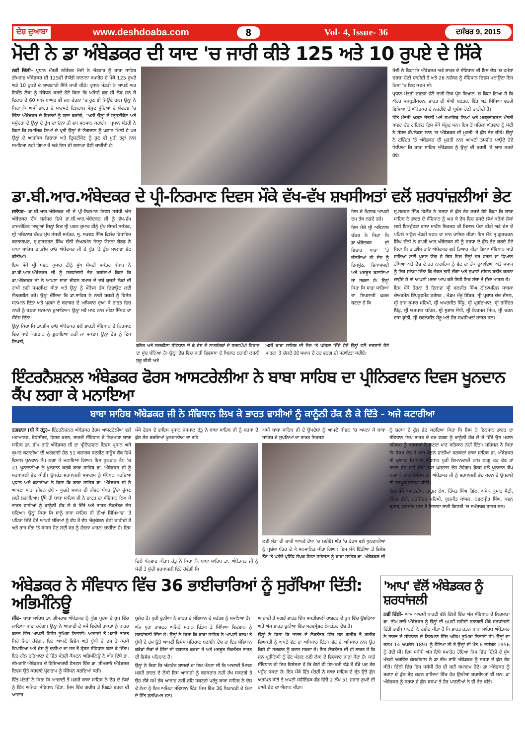ਦੇਸ਼ ਦੁਆਬਾ www.deshdoaba.com 8 Vol- 4, Issue- 36 ਦਸੰਬਰ 9, 2015
ਮੋਦੀ ਨੇ ਡਾ ਅੰਬੇਡਕਰ ਦੀ ਯਾਦ 'ਚ ਜਾਰੀ ਕੀਤੇ 125 ਅਤੇ 10 ਰੁਪਏ ਦੇ ਸਿੱਕੇ
ਨਵੀਂ ਦਿੱਲੀ– ਪ੍ਰਧਾਨ ਮੰਤਰੀ ਨਰਿੰਦਰ ਮੋਦੀ ਨੇ ਐਤਵਾਰ ਨੂੰ ਬਾਬਾ ਸਾਹਿਬ ਭੀਮਰਾਵ ਅੰਬੇਡਕਰ ਦੀ 125ਵੀਂ ਜੈਯੰਤੀ ਸਾਲਾਨਾ ਸਮਾਰੋਹ ਦੇ ਮੌਕੇ 125 ਰੁਪਏ ਅਤੇ 10 ਰੁਪਏ ਦੇ ਯਾਦਗਾਰੀ ਸਿੱਕੇ ਜਾਰੀ ਕੀਤੇ। ਪ੍ਰਧਾਨ ਮੰਤਰੀ ਨੇ ਆਪਣੇ ਘਰ ਇਕੱਠੇ ਲੋਕਾਂ ਨੂੰ ਸੰਬੋਧਨ ਕਰਦੇ ਹੋਏ ਕਿਹਾ ਕਿ ਅਜਿਹੇ ਕੁਝ ਹੀ ਲੋਕ ਹਨ ਜੋ ਦਿਹਾਂਤ ਦੇ 60 ਸਾਲ ਬਾਅਦ ਵੀ ਜਨ ਚੇਤਨਾ 'ਚ ਹੁਣ ਵੀ ਜਿਉਂਦੇ ਹਨ। ਉਨ੍ਹਾਂ ਨੇ ਕਿਹਾ ਕਿ ਅਸੀਂ ਭਾਰਤ ਦੇ ਸਾਹਮਣੇ ਫਿਲਹਾਲ ਮੌਜੂਦ ਮੁੱਦਿਆਂ ਦੇ ਸੰਦਰਭ 'ਚ ਜਿੰਨਾ ਅੰਬੇਡਕਰ ਦੇ ਵਿਚਾਰਾਂ ਨੂੰ ਯਾਦ ਕਰਾਂਗੇ, "ਅਸੀਂ ਉਨ੍ਹਾਂ ਦੇ ਦ੍ਰਿਸ਼ਟੀਕੋਣ ਅਤੇ ਸਮੁੱਚਤਾ ਦੇ ਉਨ੍ਹਾਂ ਦੇ ਰੁੱਖ ਦਾ ਓਨਾ ਹੀ ਵਧ ਸਨਮਾਨ ਕਰਾਂਗੇ।" ਪ੍ਰਧਾਨ ਮੰਤਰੀ ਨੇ ਕਿਹਾ ਕਿ ਸਮਾਜਿਕ ਨਿਆਂ ਦੇ ਪ੍ਰਤੀ ਉਨ੍ਹਾਂ ਦੇ ਯੋਗਦਾਨ ਨੂੰ ਪਛਾਣ ਮਿਲੀ ਹੈ ਪਰ ਉਨ੍ਹਾਂ ਦੇ ਆਰਥਿਕ ਵਿਚਾਰਾਂ ਅਤੇ ਦ੍ਰਿਸ਼ਟੀਕੋਣ ਨੂੰ ਹੁਣ ਵੀ ਪੂਰੀ ਤਰ੍ਹਾਂ ਨਾਲ ਸਮਝਿਆ ਨਹੀ ਗਿਆ ਹੈ ਅਤੇ ਇਸ ਦੀ ਸ਼ਲਾਘਾ ਹੋਣੀ ਚਾਹੀਦੀ ਹੈ।
ਮੋਦੀ ਨੇ ਕਿਹਾ ਕਿ ਅੰਬੇਡਕਰ ਅਤੇ ਭਾਰਤ ਦੇ ਸੰਵਿਧਾਨ ਦੀ ਇਸ ਦੇਸ਼ 'ਚ ਹਮੇਸ਼ਾ ਚਰਚਾ ਹੋਣੀ ਚਾਹੀਦੀ ਹੈ ਅਤੇ 26 ਨਵੰਬਰ ਨੂੰ ਸੰਵਿਧਾਨ ਦਿਵਸ ਮਨਾਉਣਾ ਇਸ ਦਿਸ਼ਾ 'ਚ ਇਕ ਕਦਮ ਸੀ।
ਪ੍ਰਧਾਨ ਮੰਤਰੀ ਦਫਤਰ ਵੱਲੋਂ ਜਾਰੀ ਇਕ ਪ੍ਰੈਸ ਬਿਆਨ 'ਚ ਕਿਹਾ ਗਿਆ ਹੈ ਕਿ ਔਰਤ ਮਜ਼ਬੂਤੀਕਰਨ, ਭਾਰਤ ਦੀ ਸੰਘੀ ਬਣਤਰ, ਵਿੱਤ ਅਤੇ ਸਿੱਖਿਆ ਵਰਗੇ ਵਿਸ਼ਿਆਂ 'ਤੇ ਅੰਬੇਡਕਰ ਦੇ ਨਜ਼ਰੀਏ ਦੀ ਪ੍ਰਸ਼ੰਸਾ ਹੋਣੀ ਚਾਹੀਦੀ ਹੈ।
ਵਿੱਤ ਮੰਤਰੀ ਅਰੁਣ ਜੇਤਲੀ ਅਤੇ ਸਮਾਜਿਕ ਨਿਆਂ ਅਤੇ ਮਜ਼ਬੂਤੀਕਰਨ ਮੰਤਰੀ ਥਾਵਰ ਚੰਦ ਗਹਿਲੋਤ ਇਸ ਮੌਕੇ ਮੌਜੂਦ ਸਨ। ਇਸ ਤੋਂ ਪਹਿਲਾਂ ਐਤਵਾਰ ਨੂੰ ਮੋਦੀ ਨੇ ਸੰਸਦ ਕੰਪਲੈਕਸ ਲਾਨ 'ਚ ਅੰਬੇਡਕਰ ਦੀ ਮੂਰਤੀ 'ਤੇ ਫੁੱਲ ਭੇਟ ਕੀਤੇ। ਉਨ੍ਹਾਂ ਨੇ ਟਵਿੱਟਰ 'ਤੇ ਅੰਬੇਡਕਰ ਦੀ ਮੂਰਤੀ ਨਾਲ ਆਪਣੀ ਤਸਵੀਰ ਪਾਉਂਦੇ ਹੋਏ ਲਿਖਿਆ ਕਿ ਬਾਬਾ ਸਾਹਿਬ ਅੰਬੇਡਕਰ ਨੂੰ ਉਨ੍ਹਾਂ ਦੀ ਬਰਸੀ 'ਤੇ ਯਾਦ ਕਰਦੇ ਹੋਏ।
ਡਾ.ਬੀ.ਆਰ.ਅੰਬੇਦਕਰ ਦੇ ਪ੍ਰੀ-ਨਿਰਮਾਣ ਦਿਵਸ ਮੌਕੇ ਵੱਖ-ਵੱਖ ਸ਼ਖਸੀਅਤਾਂ ਵਲੋਂ ਸ਼ਰਧਾਂਜ਼ਲੀਆਂ ਭੇਟ
ਜਲੰਧਰ– ਡਾ.ਬੀ.ਆਰ.ਅੰਬੇਦਕਰ ਜੀ ਦੇ ਪ੍ਰੀ-ਨਿਰਮਾਣ ਦਿਵਸ ਸਬੰਧੀ ਅੱਜ ਅੰਬੇਦਕਰ ਚੌਕ ਜਲੰਧਰ ਵਿਖੇ ਡਾ.ਬੀ.ਆਰ.ਅੰਬੇਦਕਰ ਜੀ ਨੂੰ ਵੱਖ-ਵੱਖ ਰਾਜਨੀਤਿਕ ਆਗੂਆਂ ਜਿਨ੍ਹਾਂ ਵਿਚ ਸ੍ਰੀ ਪਵਨ ਕੁਮਾਰ ਟੀਨੂੰ ਮੁੱਖ ਸੰਸਦੀ ਸਕੱਤਰ, ਸ੍ਰੀ ਅਵਿਨਾਸ਼ ਚੰਦਰ ਮੁੱਖ ਸੰਸਦੀ ਸਕੱਤਰ, ਸ੍ਰ. ਸਰਵਣ ਸਿੰਘ ਫਿਲੌਰ ਵਿਧਾਇਕ ਕਰਤਾਰਪੁਰ, ਸ੍ਰ.ਗੁਰਚਰਨ ਸਿੰਘ ਚੰਨੀ ਚੇਅਰਮੈਨ ਜ਼ਿਲ੍ਹਾ ਯੋਜਨਾ ਬੋਰਡ ਨੇ ਬਾਬਾ ਸਾਹਿਬ ਡਾ.ਭੀਮ ਰਾਓ ਅੰਬੇਦਕਰ ਜੀ ਦੇ ਬੁੱਤ 'ਤੇ ਫੁੱਲ ਮਾਲਾਵਾਂ ਭੇਟ ਕੀਤੀਆਂ।
ਇਸ ਮੌਕੇ ਸ੍ਰੀ ਪਵਨ ਕੁਮਾਰ ਟੀਨੂੰ ਮੁੱਖ ਸੰਸਦੀ ਸਕੱਤਰ ਪੰਜਾਬ ਨੇ ਡਾ.ਬੀ.ਆਰ.ਅੰਬੇਦਕਰ ਜੀ ਨੂੰ ਸਰਧਾਂਜਲੀ ਭੇਟ ਕਰਦਿਆਂ ਕਿਹਾ ਕਿ ਡਾ.ਅੰਬੇਦਕਰ ਜੀ ਨੇ ਆਪਣਾ ਸਾਰਾ ਜੀਵਨ ਸਮਾਜ ਦੇ ਦਬੇ ਕੁਚਲੇ ਲੋਕਾਂ ਦੀ ਰਾਖੀ ਲਈ ਸਮਰਪਿਤ ਕੀਤਾ ਅਤੇ ਉਨ੍ਹਾਂ ਨੂੰ ਮੌਲਿਕ ਹੱਕ ਦਿਵਾਉਣ ਲਈ ਸੰਘਰਸ਼ੀਲ ਰਹੇ। ਉਨ੍ਹਾਂ ਦੱਸਿਆ ਕਿ ਡਾ.ਸਾਹਿਬ ਨੇ ਨਾਰੀ ਸ਼ਕਤੀ ਨੂੰ ਵਿਸ਼ੇਸ਼ ਸਨਮਾਨ ਦਿੱਤਾ ਅਤੇ ਪੁਰਸ਼ਾਂ ਦੇ ਬਰਾਬਰ ਦੇ ਅਧਿਕਾਰ ਦੁਆ ਕੇ ਭਾਰਤ ਵਿਚ ਨਾਰੀ ਨੂੰ ਬਣਦਾ ਸਨਮਾਨ ਦੁਆਇਆ। ਉਨ੍ਹਾਂ ਸਵੈ ਮਾਣ ਨਾਲ ਜੀਣਾ ਸਿੱਖਣ ਦਾ ਸੰਦੇਸ਼ ਦਿੱਤਾ।
ਉਨ੍ਹਾਂ ਕਿਹਾ ਕਿ ਡਾ.ਭੀਮ ਰਾਓ ਅੰਬੇਦਕਰ ਵਲੋਂ ਭਾਰਤੀ ਸੰਵਿਧਾਨ ਦੇ ਨਿਰਮਾਣ ਵਿਚ ਪਾਏ ਯੋਗਦਾਨ ਨੂੰ ਭੁਲਾਇਆ ਨਹੀਂ ਜਾ ਸਕਦਾ। ਉਨ੍ਹਾਂ ਦੇਸ਼ ਨੂੰ ਇਕ ਲਿਖਤੀ,
ਇਸ ਦੇ ਖਿਲਾਫ ਆਖਰੀ ਦਮ ਤੱਕ ਲੜਦੇ ਰਹੇ।
ਇਸ ਮੌਕੇ ਸ੍ਰੀ ਅਵਿਨਾਸ਼ ਚੰਦਰ ਨੇ ਕਿਹਾ ਕਿ ਡਾ.ਅੰਬੇਦਕਰ ਦੀ ਵਿਚਾਰ ਧਾਰਾ 'ਤੇ ਚੱਲਦਿਆਂ ਹੀ ਦੇਸ਼ ਨੂੰ ਇਕਮੁੱਠ, ਵਿਕਾਸਮਈ ਅਤੇ ਮਜਬੂਤ ਬਣਾਇਆ ਜਾ ਸਕਦਾ ਹੈ। ਉਨ੍ਹਾਂ ਕਿਹਾ ਕਿ ਸਾਡਾ ਸਾਰਿਆਂ ਦਾ ਇਖਲਾਕੀ ਫਰਜ਼ ਬਣਦਾ ਹੈ ਕਿ
ਕਠੋਰ ਅਤੇ ਲਚਕੀਲਾ ਸੰਵਿਧਾਨ ਦੇ ਕੇ ਦੇਸ਼ ਦੇ ਨਾਗਰਿਕਾਂ ਦੇ ਸਰਵਪੱਖੀ ਵਿਕਾਸ ਦਾ ਮੁੱਢ ਬੰਨਿਆ ਹੈ। ਉਨ੍ਹਾਂ ਦੇਸ਼ ਵਿਚ ਜਾਤੀ ਵਿਵਸਥਾ ਦੇ ਖਿਲਾਫ ਲੜਾਈ ਲੜਨੀ ਸੁਰੂ ਕੀਤੀ ਅਤੇ
ਅਸੀਂ ਬਾਬਾ ਸਾਹਿਬ ਦੀ ਸੋਚ 'ਤੇ ਪਹਿਰਾ ਦਿੰਦੇ ਹੋਏ ਉਨ੍ਹਾਂ ਵਲੋਂ ਦਰਸਾਏ ਹੋਏ ਮਾਰਗ 'ਤੇ ਚੱਲਦੇ ਹੋਏ ਸਮਾਜ ਦੇ ਹਰ ਵਰਗ ਦੀ ਸਹਾਇਤਾ ਕਰੀਏ।
ਸ੍ਰ.ਸਰਵਣ ਸਿੰਘ ਫਿਲੌਰ ਨੇ ਸ਼ਰਧਾ ਦੇ ਫੁੱਲ ਭੇਟ ਕਰਦੇ ਹੋਏ ਕਿਹਾ ਕਿ ਬਾਬਾ ਸਾਹਿਬ ਨੇ ਭਾਰਤ ਦੇ ਸੰਵਿਧਾਨ ਨੂੰ ਘੜ ਕੇ ਦੇਸ ਵਿਚ ਵਸਦੇ ਲੱਖਾਂ ਕਰੋੜਾਂ ਲੋਕਾਂ ਲਈ ਇਕਜੁੱਟਤਾ ਵਾਲਾ ਮਾਹੌਲ ਸਿਰਜਣ ਦੀ ਮਿਸਾਲ ਪੈਦਾ ਕੀਤੀ ਅਤੇ ਦੇਸ਼ ਦੇ ਪਹਿਲੇ ਕਾਨੂੰਨ ਮੰਤਰੀ ਬਣਨ ਦਾ ਮਾਨ ਹਾਸਿਲ ਕੀਤਾ। ਇਸ ਮੌਕੇ ਸ੍ਰ.ਗੁਰਚਰਨ ਸਿੰਘ ਚੰਨੀ ਨੇ ਡਾ.ਬੀ.ਆਰ.ਅੰਬੇਦਕਰ ਜੀ ਨੂੰ ਸ਼ਰਧਾ ਦੇ ਫੁੱਲ ਭੇਟ ਕਰਦੇ ਹੋਏ ਕਿਹਾ ਕਿ ਡਾ.ਭੀਮ ਰਾਓ ਅੰਬੇਦਕਰ ਵਲੋਂ ਤਿਆਰ ਕੀਤਾ ਗਿਆ ਸੰਵਿਧਾਨ ਸਾਡੇ ਸਾਰਿਆਂ ਲਈ ਪੂਜਣ ਯੋਗ ਹੈ ਜਿਸ ਵਿਚ ਉਨ੍ਹਾਂ ਹਰ ਵਰਗ ਦਾ ਧਿਆਨ ਰੱਖਿਆ ਅਤੇ ਦੇਸ਼ ਦੇ ਹਰ ਨਾਗਰਿਕ ਨੂੰ ਵੋਟ ਦਾ ਹੱਕ ਦੁਆਇਆ ਅਤੇ ਸਮਾਜ ਨੂੰ ਇਕ ਸੁਨੇਹਾ ਦਿੱਤਾ ਕਿ ਜੇਕਰ ਤੁਸੀਂ ਚੰਗਾ ਅਤੇ ਸੁਖਾਵਾਂ ਜੀਵਨ ਬਤੀਤ ਕਰਨਾ ਚਾਹੁੰਦੇ ਹੋ ਤਾਂ ਆਪਣੀ ਮਦਦ ਆਪ ਕਰੋ ਇਹੀ ਇਕ ਸੱਚਾ ਤੇ ਸੁੱਚਾ ਮਾਰਗ ਹੈ।
ਇਸ ਮੌਕੇ ਹੋਰਨਾਂ ਤੋਂ ਇਲਾਵਾ ਸ੍ਰੀ ਬਲਜੀਤ ਸਿੰਘ ਨੀਲਾਮਹਿਲ ਸਾਬਕਾ ਚੇਅਰਮੈਨ ਇੰਪਰੂਵਮੈਂਟ ਟਰੱਸਟ , ਮੈਡਮ ਮੰਜੂ ਛਿੱਬਰ, ਸ੍ਰੀ ਪ੍ਰਕਾਸ਼ ਚੰਦ ਜੱਸਲ, ਸ੍ਰੀ ਰਾਜ ਕੁਮਾਰ ਮਹਿਮੀ, ਸ੍ਰੀ ਅਮਰਜੀਤ ਸਿੱਧੂ, ਸ੍ਰੀ ਪ੍ਰਭਦਿਆਲ, ਸ੍ਰੀ ਰਜਿੰਦਰ ਬਿੱਟੂ, ਸ੍ਰੀ ਯਸ਼ਪਾਲ ਬਹਿਲ, ਸ੍ਰੀ ਸੁਭਾਸ਼ ਸੋਂਧੀ, ਸ੍ਰੀ ਨਿਰਮਲ ਸਿੰਘ, ਸ੍ਰੀ ਚਰਨ ਦਾਸ ਕ੍ਰਾਂਤੀ, ਸ੍ਰੀ ਚਰਨਜੀਤ ਸ਼ੇਰੂ ਅਤੇ ਹੋਰ ਸਖਸ਼ੀਅਤਾਂ ਹਾਜ਼ਰ ਸਨ।
ਇੰਟਰਨੈਸ਼ਨਲ ਅੰਬੇਡਕਰ ਫੋਰਸ ਆਸਟਰੇਲੀਆ ਨੇ ਬਾਬਾ ਸਾਹਿਬ ਦਾ ਪ੍ਰੀਨਿਰਵਾਨ ਦਿਵਸ ਖੂਨਦਾਨ ਕੈਂਪ ਲਗਾ ਕੇ ਮਨਾਇਆ
ਬਾਬਾ ਸਾਹਿਬ ਅੰਬੇਡਕਰ ਜੀ ਨੇ ਸੰਵਿਧਾਨ ਲਿਖ ਕੇ ਭਾਰਤ ਵਾਸੀਆਂ ਨੂੰ ਕਾਨੂੰਨੀ ਹੱਕ ਲੈ ਕੇ ਦਿੱਤੇ - ਅਜੇ ਕਟਾਰੀਆ
ਫਗਵਾੜਾ (ਬੀ ਕੇ ਰੱਤੂ)– ਇੰਟਰਨੈਸ਼ਨਲ ਅੰਬੇਡਕਰ ਫੋਰਸ ਆਸਟਰੇਲੀਆ ਵਲੋਂ ਮਹਾਮਾਨਵ, ਬੋਧੀਸੱਤਵ, ਵਿਸ਼ਵ ਰਤਨ, ਭਾਰਤੀ ਸੰਵਿਧਾਨ ਦੇ ਨਿਰਮਾਤਾ ਬਾਬਾ ਸਾਹਿਬ ਡਾ. ਭੀਮ ਰਾਓ ਅੰਬੇਡਕਰ ਜੀ ਦਾ ਪ੍ਰੀਨਿਰਵਾਨ ਦਿਵਸ ਪ੍ਰਧਾਨ ਅਜੇ ਕੁਮਾਰ ਕਟਾਰੀਆ ਦੀ ਅਗਵਾਈ ਹੇਠ 51 ਕਲਾਰਕ ਸਟਰੀਟ ਸਾਊਥ ਬੈਂਕ ਵਿਖੇ ਵਿਸ਼ਾਲ ਖੂਨਦਾਨ ਕੈਂਪ ਲਗਾ ਕੇ ਮਨਾਇਆ ਗਿਆ। ਇਸ ਖੂਨਦਾਨ ਕੈਂਪ 'ਚ 21 ਖੂਨਦਾਨੀਆ ਨੇ ਖੂਨਦਾਨ ਕਰਕੇ ਬਾਬਾ ਸਾਹਿਬ ਡਾ. ਅੰਬੇਡਕਰ ਜੀ ਨੂੰ ਸ਼ਰਧਾਂਜਲੀ ਭੇਟ ਕੀਤੀ। ਉਪਰੰਤ ਸ਼ਰਧਾਂਜਲੀ ਸਮਾਗਮ ਨੂੰ ਸੰਬੋਧਨ ਕਰਦਿਆਂ ਪ੍ਰਧਾਨ ਅਜੇ ਕਟਾਰੀਆ ਨੇ ਕਿਹਾ ਕਿ ਬਾਬਾ ਸਾਹਿਬ ਡਾ. ਅੰਬੇਡਕਰ ਜੀ ਨੇ ਆਪਣਾ ਸਾਰਾ ਜੀਵਨ ਦੱਬੇ - ਕੁਚਲੇ ਸਮਾਜ ਦੀ ਜੀਵਨ ਪੱਧਰ ਉੱਚਾ ਚੁੱਕਣ ਲਈ ਲਗਾਇਆ। ਉੱਥੇ ਹੀ ਬਾਬਾ ਸਾਹਿਬ ਜੀ ਨੇ ਭਾਰਤ ਦਾ ਸੰਵਿਧਾਨ ਲਿਖ ਕੇ ਭਾਰਤ ਵਾਸੀਆਂ ਨੂੰ ਕਾਨੂੰਨੀ ਹੱਕ ਲੈ ਕੇ ਦਿੱਤੇ ਅਤੇ ਭਾਰਤ ਲੋਕਤੰਤਰ ਦੇਸ਼ ਬਣਿਆ। ਉਨ੍ਹਾਂ ਕਿਹਾ ਕਿ ਸਾਨੂੰ ਬਾਬਾ ਸਾਹਿਬ ਜੀ ਦੀਆਂ ਸਿੱਖਿਆਵਾਂ 'ਤੇ ਪਹਿਰਾ ਦਿੰਦੇ ਹੋਏ ਆਪਣੇ ਬੱਚਿਆਂ ਨੂੰ ਵੱਧ ਤੋਂ ਵੱਧ ਐਜੂਕੇਸ਼ਨ ਦੇਣੀ ਚਾਹੀਦੀ ਹੈ ਅਤੇ ਰਾਜ ਸੱਤਾ 'ਤੇ ਕਾਬਜ ਹੋਣ ਲਈ ਸਭ ਨੂੰ ਹੰਭਲਾ ਮਾਰਨਾ ਚਾਹੀਦਾ ਹੈ। ਇਸ
ਮੌਕੇ ਫੋਰਸ ਦੇ ਵਾਇਸ ਪ੍ਰਧਾਨ ਜਸਪਾਲ ਰੱਤੂ ਨੇ ਬਾਬਾ ਸਾਹਿਬ ਜੀ ਨੂੰ ਸ਼ਰਧਾ ਦੇ ਫੁੱਲ ਭੇਟ ਕਰਦਿਆਂ ਖੂਨਦਾਨੀਆਂ ਦਾ ਤਹਿ
ਦਿਲੋਂ ਧੰਨਵਾਦ ਕੀਤਾ। ਰੱਤੂ ਨੇ ਕਿਹਾ ਕਿ ਬਾਬਾ ਸਾਹਿਬ ਡਾ. ਅੰਬੇਡਕਰ ਜੀ ਨੂੰ ਸੱਚੀ ਤੇ ਸੁੱਚੀ ਸ਼ਰਧਾਂਜਲੀ ਇਹੋ ਹੋਵੇਗੀ ਕਿ
ਅਸੀਂ ਬਾਬਾ ਸਾਹਿਬ ਜੀ ਦੇ ਉਪਦੇਸ਼ਾਂ ਨੂੰ ਆਪਣੇ ਜੀਵਨ 'ਚ ਅਪਨਾ ਕੇ ਬਾਬਾ ਸਾਹਿਬ ਦੇ ਸੁਪਨਿਆਂ ਦਾ ਭਾਰਤ ਸਿਰਜਣ
ਲਈ ਸੱਤਾ ਦੀ ਚਾਬੀ ਆਪਣੇ ਹੱਥਾਂ 'ਚ ਲਈਏ। ਅੰਤ 'ਚ ਫੋਰਸ ਵਲੋਂ ਖੂਨਦਾਨੀਆਂ ਨੂੰ ਪ੍ਰਸ਼ੰਸਾ ਪੱਤਰ ਦੇ ਕੇ ਸਨਮਾਨਿਤ ਕੀਤਾ ਗਿਆ। ਇਸ ਮੌਕੇ ਇੰਡੀਆ ਤੋਂ ਵਿਸ਼ੇਸ਼ ਤੌਰ 'ਤੇ ਪਹੁੰਚੇ ਪ੍ਰਸਿੱਧ ਲੇਖਕ ਸੋਹਣ ਸਹਿਜਲ ਨੂੰ ਬਾਬਾ ਸਾਹਿਬ ਡਾ. ਅੰਬੇਡਕਰ ਜੀ
ਨੂੰ ਸ਼ਰਧਾ ਦੇ ਫੁੱਲ ਭੇਟ ਕਰਦਿਆਂ ਕਿਹਾ ਕਿ ਜਿਸ ਨੇ ਇਨਸਾਨ ਭਾਰਤ ਦਾ ਸੰਵਿਧਾਨ ਲਿਖ ਭਾਰਤ ਦੇ ਹਰ ਵਰਗ ਨੂੰ ਕਾਨੂੰਨੀ ਹੱਕ ਲੈ ਕੇ ਦਿੱਤੇ ਉਸ ਮਹਾਨ ਰਹਿਬਰ ਨੂੰ ਸਰਕਾਰਾਂ ਨੇ ਬਣਦਾ ਮਾਣ ਸਤਿਕਾਰ ਨਹੀਂ ਦਿੱਤਾ। ਸਹਿਜਲ ਨੇ ਕਿਹਾ ਕਿ ਜੇਕਰ ਦੇਸ਼ ਤੇ ਰਾਜ ਕਰਨ ਵਾਲੀਆਂ ਸਰਕਾਰਾਂ ਬਾਬਾ ਸਾਹਿਬ ਡਾ. ਅੰਬੇਡਕਰ ਜੀ ਦੁਆਰਾ ਲਿਖਿਆ ਸੰਵਿਧਾਨ ਪੂਰੀ ਇਮਾਨਦਾਰੀ ਨਾਲ ਲਾਗੂ ਕਰ ਦੇਣ ਤਾਂ ਭਾਰਤ ਦੇਸ਼ ਸਾਰੇ ਦੇਸ਼ਾਂ ਨਾਲ ਖੁਸ਼ਹਾਲ ਦੇਸ਼ ਹੋਵੇਗਾ। ਫੋਰਸ ਵਲੋਂ ਖੂਨਦਾਨ ਕੈਂਪ ਲਗਾ ਕੇ ਬਾਬਾ ਸਾਹਿਬ ਡਾ. ਅੰਬੇਡਕਰ ਜੀ ਨੂੰ ਸ਼ਰਧਾਂਜਲੀ ਭੇਟ ਕਰਨ ਦੇ ਉਪਰਾਲੇ ਦੀ ਭਰਪੂਰ ਸ਼ਲਾਘਾ ਕੀਤੀ।
ਇਸ ਮੌਕੇ ਅਮਨਦੀਪ, ਰਾਹੁਲ ਲੇਖ, ਹਿੰਮਤ ਸਿੰਘ ਗਿੱਲ, ਅਸ਼ੋਕ ਕੁਮਾਰ ਸੈਣੀ, ਗੌਰਵ ਭੱਟੀ, ਹਰਜਿੰਦਰ ਮਹਿਮੀ, ਕੁਲਜੀਤ ਬਾਂਸਲ, ਨਵਲਪ੍ਰੀਤ ਸਿੰਘ, ਪਵਨ ਕੁਮਾਰ, ਸੁਰਜੀਤ ਪਾਲ ਤੋਂ ਇਲਾਵਾ ਭਾਰੀ ਗਿਣਤੀ 'ਚ ਸਮੱਰਥਕ ਹਾਜ਼ਰ ਸਨ।
ਅੰਬੇਡਕਰ ਨੇ ਸੰਵਿਧਾਨ ਵਿੱਚ 36 ਭਾਈਚਾਰਿਆਂ ਨੂੰ ਸੁਰੱਖਿਆ ਦਿੱਤੀ: ਅਭਿਮੰਨਿਊ
ਜੀਂਦ– ਬਾਬਾ ਸਾਹਿਬ ਡਾ. ਭੀਮਰਾਵ ਅੰਬੇਡਕਰ ਨੂੰ ਯੁੱਗ ਪੁਰਸ਼ ਦੇ ਰੂਪ ਵਿੱਚ ਜਾਣਿਆ ਜਾਂਦਾ ਰਹੇਗਾ। ਉਨ੍ਹਾਂ ਨੇ ਆਜ਼ਾਦੀ ਦੇ ਸਮੇਂ ਵਿਦੇਸ਼ੀ ਤਾਕਤਾਂ ਨੂੰ ਬਾਹਰ ਕਰਨ ਵਿੱਚ ਆਪਣੀ ਵਿਸ਼ੇਸ਼ ਭੂਮਿਕਾ ਨਿਭਾਈ। ਆਜ਼ਾਦੀ ਤੋਂ ਮਗਰੋਂ ਭਾਰਤ ਕਿਹੋ ਜਿਹਾ ਹੋਵੇਗਾ, ਇਹ ਆਪਣੇ ਵਿਵੇਕ ਅਤੇ ਬੁੱਧੀ ਦੇ ਦਮ ਤੋਂ ਕਰਕੇ ਵਿਖਾਇਆ ਅਤੇ ਦੇਸ਼ ਨੂੰ ਦੁਨੀਆ ਦਾ ਸਭ ਤੋਂ ਸ੍ਰੇਸ਼ਟ ਸੰਵਿਧਾਨ ਬਣਾ ਕੇ ਦਿੱਤਾ। ਇਹ ਗੱਲ ਹਰਿਆਣਾ ਦੇ ਵਿੱਤ ਮੰਤਰੀ ਕੈਪਟਨ ਅਭਿਮੰਨਿਊ ਨੇ ਅੱਜ ਇੱਥੇ ਡਾ. ਭੀਮਰਾਓ ਅੰਬੇਡਕਰ ਦੇ ਵਿਦਿਆਰਥੀ ਹੋਸਟਲ ਵਿੱਚ ਡਾ. ਭੀਮਰਾਓ ਅੰਬੇਡਕਰ ਦਿਵਸ ਉਤੇ ਕਰਵਾਏ ਪ੍ਰੋਗਰਾਮ ਨੂੰ ਸੰਬੋਧਨ ਕਰਦਿਆਂ ਕਹੀ।
ਵਿੱਤ ਮੰਤਰੀ ਨੇ ਕਿਹਾ ਕਿ ਆਜ਼ਾਦੀ ਤੋਂ ਮਗਰੋਂ ਬਾਬਾ ਸਾਹਿਬ ਨੇ ਦੇਸ਼ ਦੇ ਲੋਕਾਂ ਨੂੰ ਇੱਕ ਅਜਿਹਾ ਸੰਵਿਧਾਨ ਦਿੱਤਾ, ਜਿਸ ਵਿੱਚ ਗਰੀਬ ਤੇ ਪਿਛੜੇ ਵਰਗ ਦੀ ਆਵਾਜ
ਬੁਲੰਦ ਹੈ। ਪੂਰੀ ਦੁਨੀਆ ਨੇ ਭਾਰਤ ਦੇ ਸੰਵਿਧਾਨ ਦੇ ਮਹੱਤਵ ਨੂੰ ਸਮਝਿਆ ਹੈ।
ਅੱਜ ਪੂਰਾ ਰਾਸ਼ਟਰ ਅਜਿਹੇ ਮਹਾਨ ਚਿੰਤਕ ਤੇ ਸਿੱਖਿਆ ਵਿਦਵਾਨ ਨੂੰ ਸ਼ਰਧਾਂਜਲੀ ਦਿੰਦਾ ਹੈ। ਉਨ੍ਹਾਂ ਨੇ ਕਿਹਾ ਕਿ ਬਾਬਾ ਸਾਹਿਬ ਨੇ ਆਪਣੀ ਕਲਮ ਤੇ ਬੁੱਧੀ ਦੇ ਦਮ ਉਤੇ ਆਪਣੀ ਵਿਸ਼ੇਸ਼ ਪਹਿਚਾਣ ਬਣਾਈ। ਦੇਸ਼ ਦਾ ਇਹ ਸੰਵਿਧਾਨ ਕਰੋੜਾਂ ਲੋਕਾਂ ਦੇ ਹਿੱਤਾਂ ਦੀ ਵਕਾਲਤ ਕਰਦਾ ਹੈ ਅਤੇ ਮਜ਼ਬੂਤ ਲੋਕਤੰਤਰ ਭਾਰਤ ਦੀ ਵਿਸ਼ੇਸ਼ ਪਹਿਚਾਣ ਹੈ।
ਉਨ੍ਹਾਂ ਨੇ ਕਿਹਾ ਕਿ ਅੰਗਰੇਜ਼ ਸ਼ਾਸਕਾਂ ਦਾ ਇਹ ਮੰਨਣਾ ਸੀ ਕਿ ਆਜ਼ਾਦੀ ਮਿਲਣ ਮਗਰੋਂ ਭਾਰਤ ਦੇ ਲੋਕੀ ਇਸ ਆਜ਼ਾਦੀ ਨੂੰ ਬਰਕਰਾਰ ਨਹੀਂ ਰੱਖ ਸਕਣਗੇ ਤੇ ਉਹ ਲੰਬੇ ਸਮੇਂ ਤੱਕ ਆਜ਼ਾਦ ਨਹੀਂ ਰਹਿ ਸਕਣਗੇ ਪਰੰਤੂ ਬਾਬਾ ਸਾਹਿਬ ਨੇ ਦੇਸ਼ ਦੇ ਲੋਕਾਂ ਨੂੰ ਇਕ ਅਜਿਹਾ ਸੰਵਿਧਾਨ ਦਿੱਤਾ ਜਿਸ ਵਿੱਚ 36 ਬਿਰਾਦਰੀ ਦੇ ਲੋਕਾਂ ਦੇ ਹਿੱਤ ਸੁਰਖਿਅਤ ਹਨ।
ਆਜ਼ਾਦੀ ਤੋਂ ਮਗਰੋਂ ਭਾਰਤ ਇੱਕ ਸਕਤੀਸ਼ਾਲੀ ਰਾਸ਼ਟਰ ਦੇ ਰੂਪ ਵਿੱਚ ਉਭਰਿਆ ਅਤੇ ਅੱਜ ਭਾਰਤ ਦੁਨੀਆ ਵਿੱਚ ਸਰਵਸ੍ਰੇਸ਼ਟ ਲੋਕਤੰਤਰ ਦੇਸ਼ ਹੈ।
ਉਨ੍ਹਾਂ ਨੇ ਕਿਹਾ ਕਿ ਭਾਰਤ ਦੇ ਲੋਕਤੰਤਰ ਵਿੱਚ ਹਰ ਗਰੀਬ ਤੋਂ ਗਰੀਬ ਵਿਅਕਤੀ ਨੂੰ ਅਪਣੇ ਵੋਟ ਦਾ ਅਧਿਕਾਰ ਦਿੱਤਾ। ਵੋਟ ਦੇ ਅਧਿਕਾਰ ਨਾਲ ਉਹ ਕਿਸੇ ਵੀ ਸਰਕਾਰ ਨੂੰ ਬਦਲ ਸਕਦਾ ਹੈ। ਇਹ ਲੋਕਤੰਤਰ ਦੀ ਹੀ ਤਾਕਤ ਹੈ ਕਿ ਜਨ ਪ੍ਰਤੀਨਿਧੀ ਨੂੰ ਵੋਟ ਮੰਗਣ ਲਈ ਲੋਕਾਂ ਦੇ ਵਿਚਕਾਰ ਜਾਣਾ ਪੈਂਦਾ ਹੈ। ਸਾਡੇ ਸੰਵਿਧਾਨ ਦੀ ਇਹ ਵਿਸ਼ੇਸ਼ਤਾ ਹੈ ਕਿ ਕੋਈ ਵੀ ਵਿਅਕਤੀ ਵੱਡੇ ਤੋਂ ਵੱਡੇ ਪਦ ਤੱਕ ਪਹੁੰਚ ਸਕਦਾ ਹੈ। ਇਸ ਮੌਕੇ ਵਿੱਤ ਮੰਤਰੀ ਨੇ ਬਾਬਾ ਸਾਹਿਬ ਦੇ ਬੁੱਤ ਉਤੇ ਫੁੱਲ ਅਰਪਿਤ ਕੀਤੇ ਤੇ ਅਪਣੀ ਸਵੈਇੱਛਕ ਫੰਡ ਵਿੱਚੋਂ 2 ਲੱਖ 51 ਹਜ਼ਾਰ ਰੁਪਏ ਦੀ ਰਾਸ਼ੀ ਦੇਣ ਦਾ ਐਲਾਨ ਕੀਤਾ।
'ਆਪ' ਵੱਲੋਂ ਅੰਬੇਡਕਰ ਨੂੰ ਸ਼ਰਧਾਂਜਲੀ
ਨਵੀਂ ਦਿੱਲੀ– ਆਮ ਆਦਮੀ ਪਾਰਟੀ ਵੱਲੋਂ ਦਿੱਲੀ ਵਿੱਚ ਅੱਜ ਸੰਵਿਧਾਨ ਦੇ ਨਿਰਮਾਤਾ ਡਾ. ਭੀਮ ਰਾਓ ਅੰਬੇਡਕਰ ਨੂੰ ਉਨ੍ਹਾਂ ਦੀ 60ਵੀਂ ਸ਼ਹੀਦੀ ਸ਼ਤਾਬਦੀ ਮੌਕੇ ਸ਼ਰਧਾਂਜਲੀ ਦਿੱਤੀ ਗਈ। ਪਾਰਟੀ ਨੇ ਟਵੀਟ ਕੀਤਾ ਹੈ ਕਿ ਭਾਰਤ ਰਤਨ ਬਾਬਾ ਸਾਹਿਬ ਅੰਬੇਡਕਰ ਨੇ ਭਾਰਤ ਦੇ ਸੰਵਿਧਾਨ ਦੇ ਨਿਰਮਾਣ ਵਿੱਚ ਅਹਿਮ ਭੂਮਿਕਾ ਨਿਭਾਈ ਸੀ। ਉਨ੍ਹਾਂ ਦਾ ਜਨਮ 14 ਅਪਰੈਲ 1891 ਨੂੰ ਹੋਇਆ ਸੀ ਤੇ ਉਨ੍ਹਾਂ ਦੀ ਮੌਤ 6 ਦਸੰਬਰ 1956 ਨੂੰ ਹੋਈ ਸੀ। ਇਸ ਸਬੰਧੀ ਅੱਜ ਇੱਥੇ ਸਮਾਰੋਹ ਹੋਇਆ ਜਿਸ ਵਿੱਚ ਦਿੱਲੀ ਦੇ ਮੁੱਖ ਮੰਤਰੀ ਅਰਵਿੰਦ ਕੇਜਰੀਵਾਲ ਨੇ ਡਾ ਭੀਮ ਰਾਓ ਅੰਬੇਡਕਰ ਨੂੰ ਸ਼ਰਧਾ ਦੇ ਫੁੱਲ ਭੇਟ ਕੀਤੇ। ਦਿੱਲੀ ਵਿੱਚ ਇਸ ਸਬੰਧੀ ਹੋਰ ਵੀ ਕਈ ਸਮਾਗਮ ਹੋਏ। ਡਾ ਅੰਬੇਡਕਰ ਨੂੰ ਸ਼ਰਧਾ ਦੇ ਫੁੱਲ ਭੇਟ ਕਰਨ ਵਾਲਿਆਂ ਵਿੱਚ ਹੋਰ ਉਘੀਆਂ ਸ਼ਖ਼ਸੀਅਤਾਂ ਵੀ ਸਨ। ਡਾ ਅੰਬੇਡਕਰ ਨੂੰ ਸ਼ਰਧਾ ਦੇ ਫੁੱਲ ਬਸਪਾ ਤੇ ਹੋਰ ਪਾਰਟੀਆਂ ਨੇ ਵੀ ਭੇਟ ਕੀਤੇ।